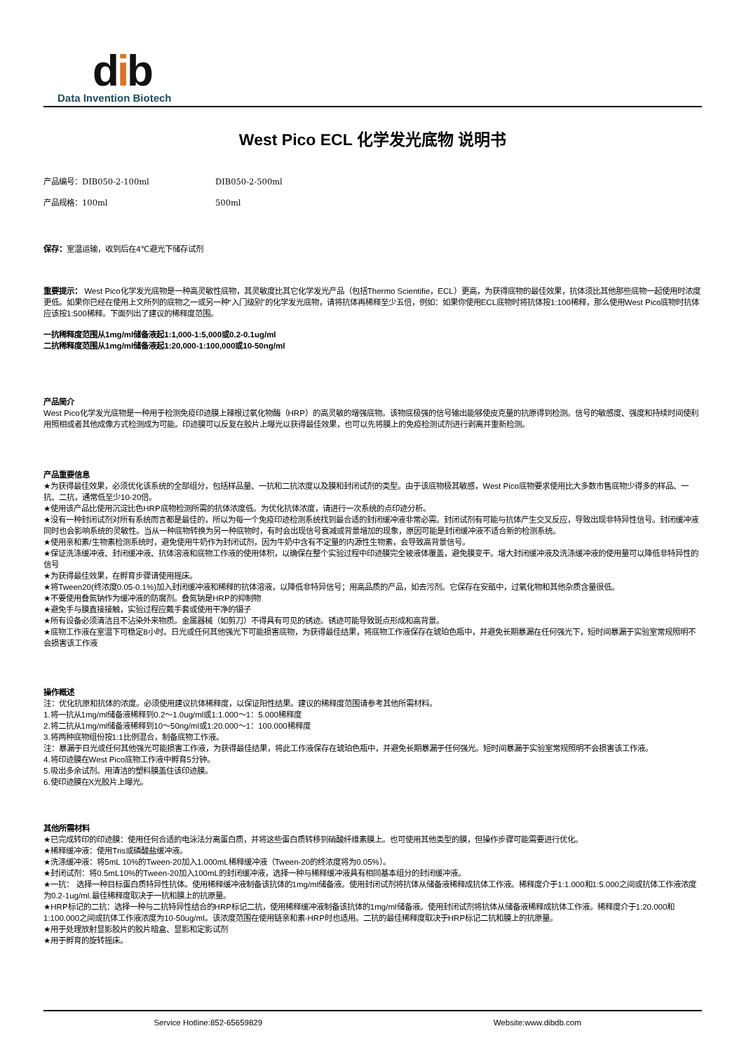dib
Data Invention Biotech
West Pico ECL 化学发光底物 说明书
产品编号：DIB050-2-100ml DIB050-2-500ml
产品规格：100ml 500ml
保存：室温运输，收到后在4℃避光下储存试剂
重要提示： West Pico化学发光底物是一种高灵敏性底物，其灵敏度比其它化学发光产品（包括Thermo Scientifie，ECL）更高，为获得底物的最佳效果，抗体须比其他那些底物一起使用时浓度更低。如果你已经在使用上文所列的底物之一或另一种“入门级别”的化学发光底物，请将抗体再稀释至少五倍，例如：如果你使用ECL底物时将抗体按1:100稀释，那么使用West Pico底物时抗体应该按1:500稀释。下面列出了建议的稀释度范围。
一抗稀释度范围从1mg/ml储备液起1:1,000-1:5,000或0.2-0.1ug/ml
二抗稀释度范围从1mg/ml储备液起1:20,000-1:100,000或10-50ng/ml
产品简介
West Pico化学发光底物是一种用于检测免疫印迹膜上辣根过氧化物酶（HRP）的高灵敏的增强底物。该物底极强的信号输出能够使皮克量的抗原得到检测。信号的敏感度、强度和持续时间使利用照相或者其他成像方式检测成为可能。印迹膜可以反复在胶片上曝光以获得最佳效果，也可以先将膜上的免疫检测试剂进行剥离并重新检测。
产品重要信息
★为获得最佳效果，必须优化该系统的全部组分，包括样品量、一抗和二抗浓度以及膜和封闭试剂的类型。由于该底物极其敏感，West Pico底物要求使用比大多数市售底物少得多的样品、一抗、二抗，通常低至少10-20倍。
★使用该产品比使用沉淀比色HRP底物检测所需的抗体浓度低。为优化抗体浓度，请进行一次系统的点印迹分析。
★没有一种封闭试剂对所有系统而言都是最佳的，所以为每一个免疫印迹检测系统找到最合适的封闭缓冲液非常必需。封闭试剂有可能与抗体产生交叉反应，导致出现非特异性信号。封闭缓冲液同时也会影响系统的灵敏性。当从一种底物转换为另一种底物时，有时会出现信号衰减或背景增加的现象，原因可能是封闭缓冲液不适合新的检测系统。
★使用亲和素/生物素检测系统时，避免使用牛奶作为封闭试剂，因为牛奶中含有不定量的内源性生物素，会导致高背景信号。
★保证洗涤缓冲液、封闭缓冲液、抗体溶液和底物工作液的使用体积，以确保在整个实验过程中印迹膜完全被液体覆盖，避免膜变干。增大封闭缓冲液及洗涤缓冲液的使用量可以降低非特异性的信号
★为获得最佳效果，在孵育步骤请使用摇床。
★将Tween20(终浓度0.05-0.1%)加入封闭缓冲液和稀释的抗体溶液，以降低非特异信号；用高品质的产品，如去污剂。它保存在安瓿中，过氧化物和其他杂质含量很低。
★不要使用叠氮钠作为缓冲液的防腐剂。叠氮钠是HRP的抑制物
★避免手与膜直接接触，实验过程应戴手套或使用干净的镊子
★所有设备必须清洁且不沾染外来物质。金属器械（如剪刀）不得具有可见的锈迹。锈迹可能导致斑点形成和高背景。
★底物工作液在室温下可稳定8小时。日光或任何其他强光下可能损害底物，为获得最佳结果，将底物工作液保存在琥珀色瓶中，并避免长期暴漏在任何强光下，短时间暴漏于实验室常规照明不会损害该工作液
操作概述
注：优化抗原和抗体的浓度。必须使用建议抗体稀释度，以保证阳性结果。建议的稀释度范围请参考其他所需材料。
1.将一抗从1mg/ml储备液稀释到0.2～1.0ug/ml或1:1.000～1：5.000稀释度
2.将二抗从1mg/ml储备液稀释到10～50ng/ml或1:20.000～1：100.000稀释度
3.将两种底物组份按1:1比例混合，制备底物工作液。
注：暴漏于日光或任何其他强光可能损害工作液，为获得最佳结果，将此工作液保存在琥珀色瓶中，并避免长期暴漏于任何强光。短时间暴漏于实验室常规照明不会损害该工作液。
4.将印迹膜在West Pico底物工作液中孵育5分钟。
5.吸出多余试剂。用清洁的塑料膜盖住该印迹膜。
6.使印迹膜在X光胶片上曝光。
其他所需材料
★已完成转印的印迹膜：使用任何合适的电泳法分离蛋白质，并将这些蛋白质转移到硝酸纤维素膜上。也可使用其他类型的膜，但操作步骤可能需要进行优化。
★稀释缓冲液：使用Tris或磷酸盐缓冲液。
★洗涤缓冲液：将5mL 10%的Tween-20加入1.000mL稀释缓冲液（Tween-20的终浓度将为0.05%）。
★封闭试剂：将0.5mL10%的Tween-20加入100mL的封闭缓冲液，选择一种与稀释缓冲液具有相同基本组分的封闭缓冲液。
★一抗： 选择一种目标蛋白质特异性抗体。使用稀释缓冲液制备该抗体的1mg/ml储备液。使用封闭试剂将抗体从储备液稀释成抗体工作液。稀释度介于1:1.000和1:5.000之间或抗体工作液浓度为0.2-1ug/ml.最佳稀释度取决于一抗和膜上的抗原量。
★HRP标记的二抗：选择一种与二抗特异性结合的HRP标记二抗，使用稀释缓冲液制备该抗体的1mg/ml储备液。使用封闭试剂将抗体从储备液稀释成抗体工作液。稀释度介于1:20.000和1:100.000之间或抗体工作液浓度为10-50ug/ml。该浓度范围在使用链亲和素-HRP时也适用。二抗的最佳稀释度取决于HRP标记二抗和膜上的抗原量。
★用于处理放射显影胶片的胶片暗盒、显影和定影试剂
★用于孵育的旋转摇床。
Service Hotline:852-65659829 Website:www.dibdb.com